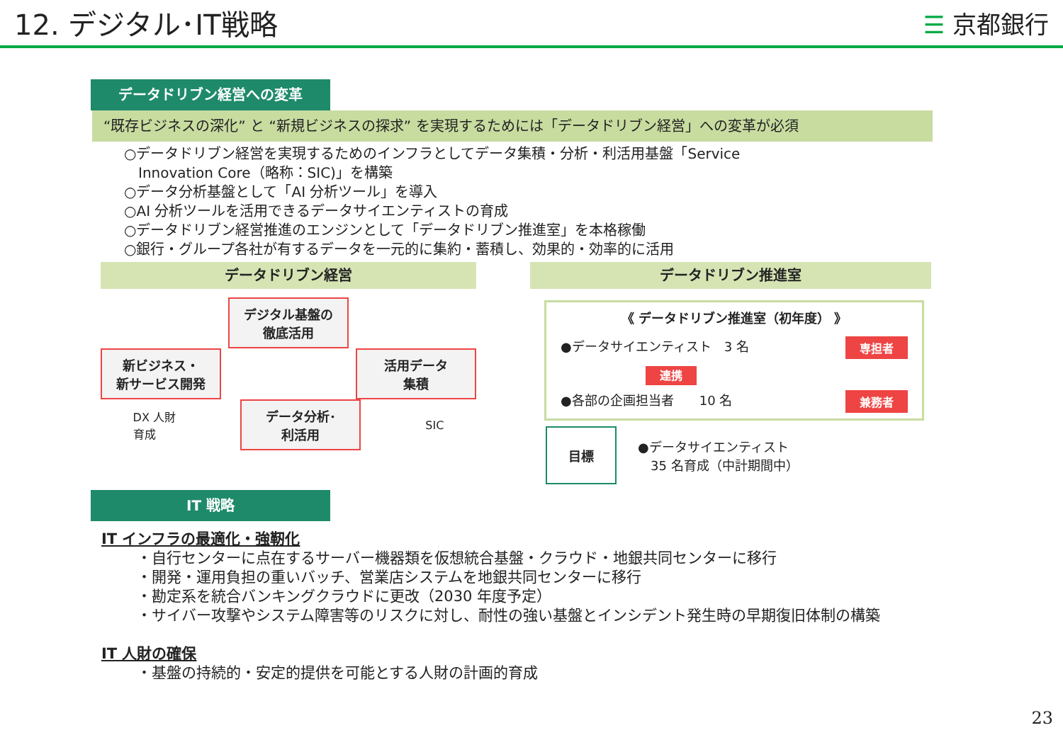12. デジタル･IT戦略
☰ 京都銀行
データドリブン経営への変革
“既存ビジネスの深化” と “新規ビジネスの探求” を実現するためには「データドリブン経営」への変革が必須
○データドリブン経営を実現するためのインフラとしてデータ集積・分析・利活用基盤「Service
　Innovation Core（略称：SIC)」を構築
○データ分析基盤として「AI 分析ツール」を導入
○AI 分析ツールを活用できるデータサイエンティストの育成
○データドリブン経営推進のエンジンとして「データドリブン推進室」を本格稼働
○銀行・グループ各社が有するデータを一元的に集約・蓄積し、効果的・効率的に活用
データドリブン経営
デジタル基盤の
徹底活用
新ビジネス・
新サービス開発
活用データ
集積
DX 人財
育成
データ分析･
利活用
SIC
データドリブン推進室
《 データドリブン推進室（初年度） 》
●データサイエンティスト　3 名 専担者
連携
●各部の企画担当者　　10 名 兼務者
目標
●データサイエンティスト
　35 名育成（中計期間中）
IT 戦略
IT インフラの最適化・強靭化
・自行センターに点在するサーバー機器類を仮想統合基盤・クラウド・地銀共同センターに移行
・開発・運用負担の重いバッチ、営業店システムを地銀共同センターに移行
・勘定系を統合バンキングクラウドに更改（2030 年度予定）
・サイバー攻撃やシステム障害等のリスクに対し、耐性の強い基盤とインシデント発生時の早期復旧体制の構築
IT 人財の確保
・基盤の持続的・安定的提供を可能とする人財の計画的育成
23